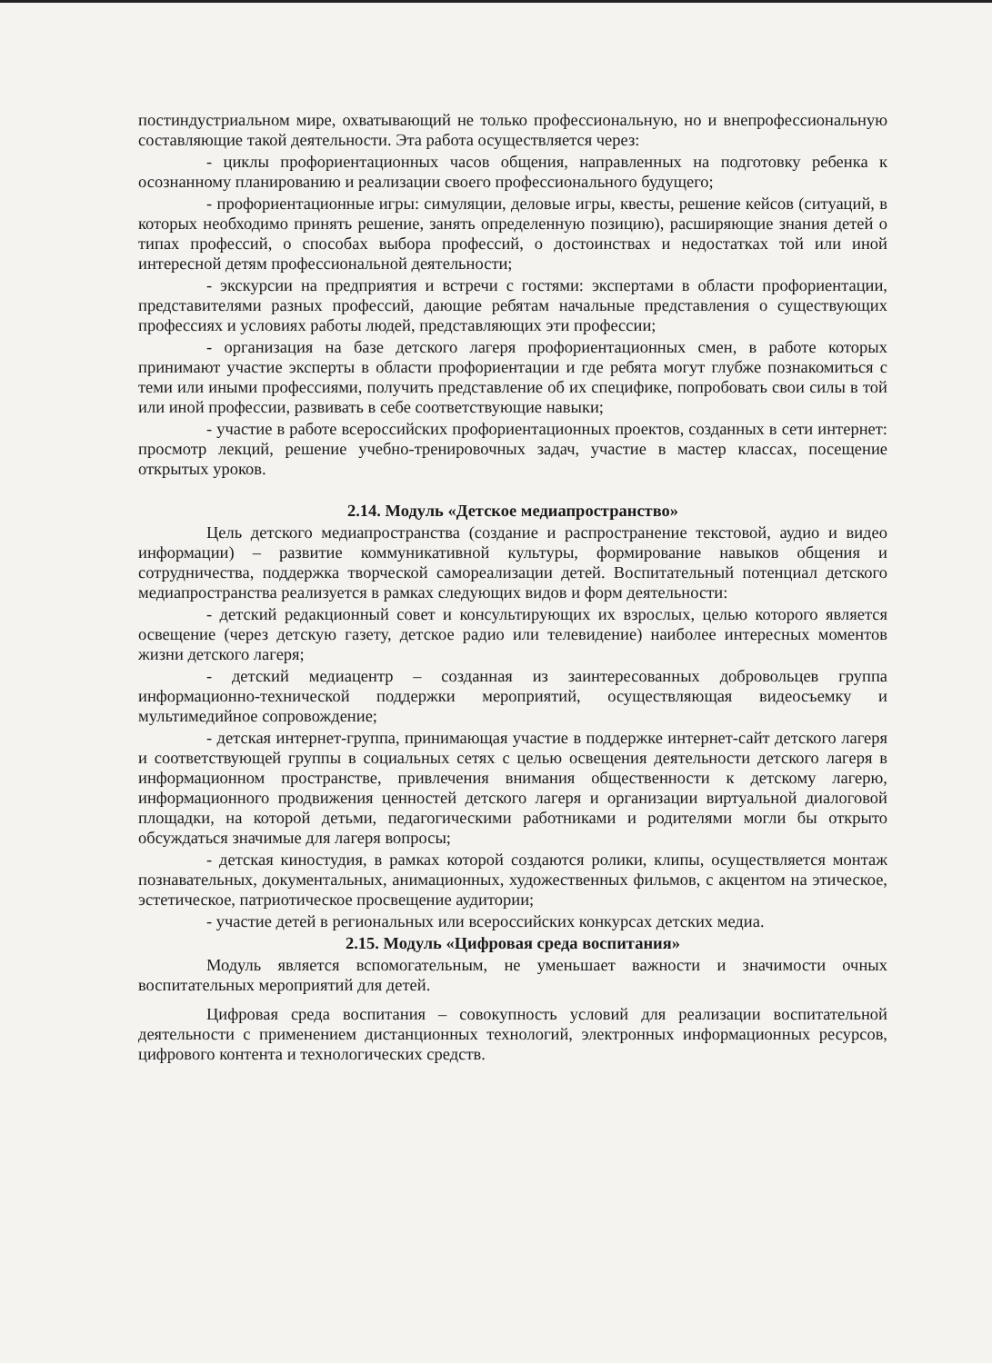постиндустриальном мире, охватывающий не только профессиональную, но и внепрофессиональную составляющие такой деятельности. Эта работа осуществляется через:
- циклы профориентационных часов общения, направленных на подготовку ребенка к осознанному планированию и реализации своего профессионального будущего;
- профориентационные игры: симуляции, деловые игры, квесты, решение кейсов (ситуаций, в которых необходимо принять решение, занять определенную позицию), расширяющие знания детей о типах профессий, о способах выбора профессий, о достоинствах и недостатках той или иной интересной детям профессиональной деятельности;
- экскурсии на предприятия и встречи с гостями: экспертами в области профориентации, представителями разных профессий, дающие ребятам начальные представления о существующих профессиях и условиях работы людей, представляющих эти профессии;
- организация на базе детского лагеря профориентационных смен, в работе которых принимают участие эксперты в области профориентации и где ребята могут глубже познакомиться с теми или иными профессиями, получить представление об их специфике, попробовать свои силы в той или иной профессии, развивать в себе соответствующие навыки;
- участие в работе всероссийских профориентационных проектов, созданных в сети интернет: просмотр лекций, решение учебно-тренировочных задач, участие в мастер классах, посещение открытых уроков.
2.14. Модуль «Детское медиапространство»
Цель детского медиапространства (создание и распространение текстовой, аудио и видео информации) – развитие коммуникативной культуры, формирование навыков общения и сотрудничества, поддержка творческой самореализации детей. Воспитательный потенциал детского медиапространства реализуется в рамках следующих видов и форм деятельности:
- детский редакционный совет и консультирующих их взрослых, целью которого является освещение (через детскую газету, детское радио или телевидение) наиболее интересных моментов жизни детского лагеря;
- детский медиацентр – созданная из заинтересованных добровольцев группа информационно-технической поддержки мероприятий, осуществляющая видеосъемку и мультимедийное сопровождение;
- детская интернет-группа, принимающая участие в поддержке интернет-сайт детского лагеря и соответствующей группы в социальных сетях с целью освещения деятельности детского лагеря в информационном пространстве, привлечения внимания общественности к детскому лагерю, информационного продвижения ценностей детского лагеря и организации виртуальной диалоговой площадки, на которой детьми, педагогическими работниками и родителями могли бы открыто обсуждаться значимые для лагеря вопросы;
- детская киностудия, в рамках которой создаются ролики, клипы, осуществляется монтаж познавательных, документальных, анимационных, художественных фильмов, с акцентом на этическое, эстетическое, патриотическое просвещение аудитории;
- участие детей в региональных или всероссийских конкурсах детских медиа.
2.15. Модуль «Цифровая среда воспитания»
Модуль является вспомогательным, не уменьшает важности и значимости очных воспитательных мероприятий для детей.
Цифровая среда воспитания – совокупность условий для реализации воспитательной деятельности с применением дистанционных технологий, электронных информационных ресурсов, цифрового контента и технологических средств.